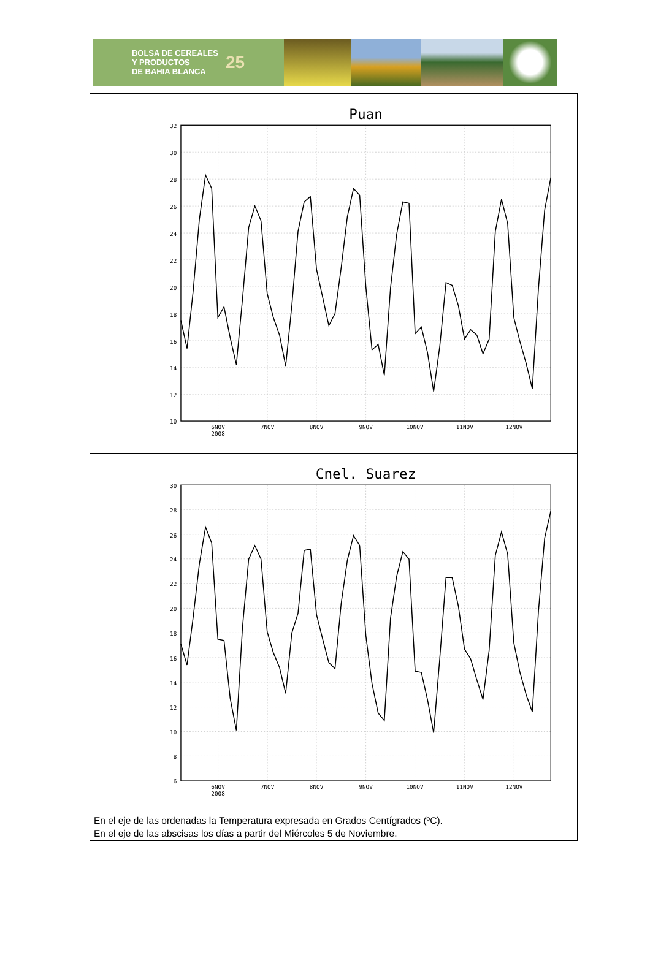BOLSA DE CEREALES
Y PRODUCTOS
DE BAHIA BLANCA 25
| Puan 32 30 28 26 24 22 20 18 16 14 12 10 6NOV 2008 7NOV 8NOV 9NOV 10NOV 11NOV 12NOV |
| Cnel. Suarez 30 28 26 24 22 20 18 16 14 12 10 8 6 6NOV 2008 7NOV 8NOV 9NOV 10NOV 11NOV 12NOV |
| En el eje de las ordenadas la Temperatura expresada en Grados Centígrados (ºC). En el eje de las abscisas los días a partir del Miércoles 5 de Noviembre. |